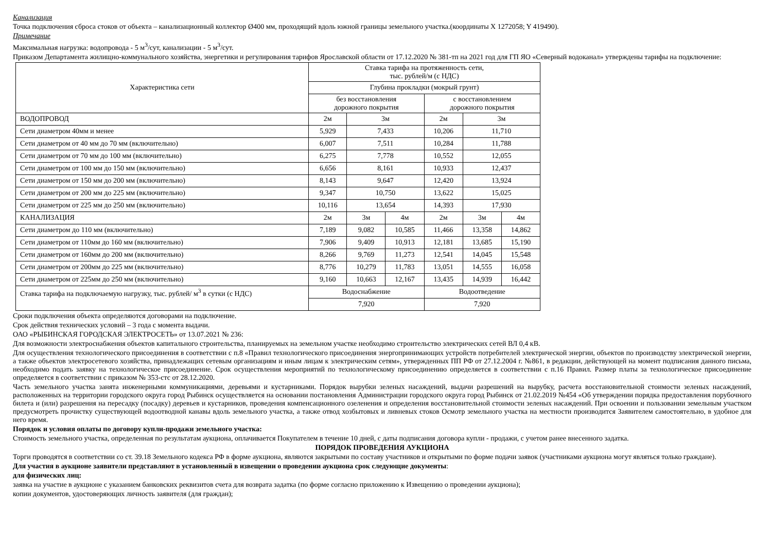Канализация
Точка подключения сброса стоков от объекта – канализационный коллектор Ø400 мм, проходящий вдоль южной границы земельного участка.(координаты X 1272058; Y 419490).
Примечание
Максимальная нагрузка: водопровода - 5 м<sup>3</sup>/сут, канализации - 5 м<sup>3</sup>/сут.
Приказом Департамента жилищно-коммунального хозяйства, энергетики и регулирования тарифов Ярославской области от 17.12.2020 № 381-тп на 2021 год для ГП ЯО «Северный водоканал» утверждены тарифы на подключение:
| Характеристика сети | Ставка тарифа на протяженность сети, тыс. рублей/м (с НДС) | | | | | |
| | Глубина прокладки (мокрый грунт) | | | | | |
| | без восстановления дорожного покрытия | | | с восстановлением дорожного покрытия | | |
| ВОДОПРОВОД | 2м | 3м | | 2м | 3м | |
| Сети диаметром 40мм и менее | 5,929 | 7,433 | | 10,206 | 11,710 | |
| Сети диаметром от 40 мм до 70 мм (включительно) | 6,007 | 7,511 | | 10,284 | 11,788 | |
| Сети диаметром от 70 мм до 100 мм (включительно) | 6,275 | 7,778 | | 10,552 | 12,055 | |
| Сети диаметром от 100 мм до 150 мм (включительно) | 6,656 | 8,161 | | 10,933 | 12,437 | |
| Сети диаметром от 150 мм до 200 мм (включительно) | 8,143 | 9,647 | | 12,420 | 13,924 | |
| Сети диаметром от 200 мм до 225 мм (включительно) | 9,347 | 10,750 | | 13,622 | 15,025 | |
| Сети диаметром от 225 мм до 250 мм (включительно) | 10,116 | 13,654 | | 14,393 | 17,930 | |
| КАНАЛИЗАЦИЯ | 2м | 3м | 4м | 2м | 3м | 4м |
| Сети диаметром до 110 мм (включительно) | 7,189 | 9,082 | 10,585 | 11,466 | 13,358 | 14,862 |
| Сети диаметром от 110мм до 160 мм (включительно) | 7,906 | 9,409 | 10,913 | 12,181 | 13,685 | 15,190 |
| Сети диаметром от 160мм до 200 мм (включительно) | 8,266 | 9,769 | 11,273 | 12,541 | 14,045 | 15,548 |
| Сети диаметром от 200мм до 225 мм (включительно) | 8,776 | 10,279 | 11,783 | 13,051 | 14,555 | 16,058 |
| Сети диаметром от 225мм до 250 мм (включительно) | 9,160 | 10,663 | 12,167 | 13,435 | 14,939 | 16,442 |
| Ставка тарифа на подключаемую нагрузку, тыс. рублей/ м<sup>3</sup> в сутки (с НДС) | Водоснабжение | | | Водоотведение | | |
| | 7,920 | | | 7,920 | | |
Сроки подключения объекта определяются договорами на подключение.
Срок действия технических условий – 3 года с момента выдачи.
ОАО «РЫБИНСКАЯ ГОРОДСКАЯ ЭЛЕКТРОСЕТЬ» от 13.07.2021 № 236:
Для возможности электроснабжения объектов капитального строительства, планируемых на земельном участке необходимо строительство электрических сетей ВЛ 0,4 кВ.
Для осуществления технологического присоединения в соответствии с п.8 «Правил технологического присоединения энергопринимающих устройств потребителей электрической энергии, объектов по производству электрической энергии, а также объектов электросетевого хозяйства, принадлежащих сетевым организациям и иным лицам к электрическим сетям», утвержденных ПП РФ от 27.12.2004 г. №861, в редакции, действующей на момент подписания данного письма, необходимо подать заявку на технологическое присоединение. Срок осуществления мероприятий по технологическому присоединению определяется в соответствии с п.16 Правил. Размер платы за технологическое присоединение определяется в соответствии с приказом № 353-стс от 28.12.2020.
Часть земельного участка занята инженерными коммуникациями, деревьями и кустарниками. Порядок вырубки зеленых насаждений, выдачи разрешений на вырубку, расчета восстановительной стоимости зеленых насаждений, расположенных на территории городского округа город Рыбинск осуществляется на основании постановления Администрации городского округа город Рыбинск от 21.02.2019 №454 «Об утверждении порядка предоставления порубочного билета и (или) разрешения на пересадку (посадку) деревьев и кустарников, проведения компенсационного озеленения и определения восстановительной стоимости зеленых насаждений. При освоении и пользовании земельным участком предусмотреть прочистку существующей водоотводной канавы вдоль земельного участка, а также отвод хозбытовых и ливневых стоков Осмотр земельного участка на местности производится Заявителем самостоятельно, в удобное для него время.
Порядок и условия оплаты по договору купли-продажи земельного участка:
Стоимость земельного участка, определенная по результатам аукциона, оплачивается Покупателем в течение 10 дней, с даты подписания договора купли - продажи, с учетом ранее внесенного задатка.
ПОРЯДОК ПРОВЕДЕНИЯ АУКЦИОНА
Торги проводятся в соответствии со ст. 39.18 Земельного кодекса РФ в форме аукциона, являются закрытыми по составу участников и открытыми по форме подачи заявок (участниками аукциона могут являться только граждане).
Для участия в аукционе заявители представляют в установленный в извещении о проведении аукциона срок следующие документы:
для физических лиц:
заявка на участие в аукционе с указанием банковских реквизитов счета для возврата задатка (по форме согласно приложению к Извещению о проведении аукциона);
копии документов, удостоверяющих личность заявителя (для граждан);